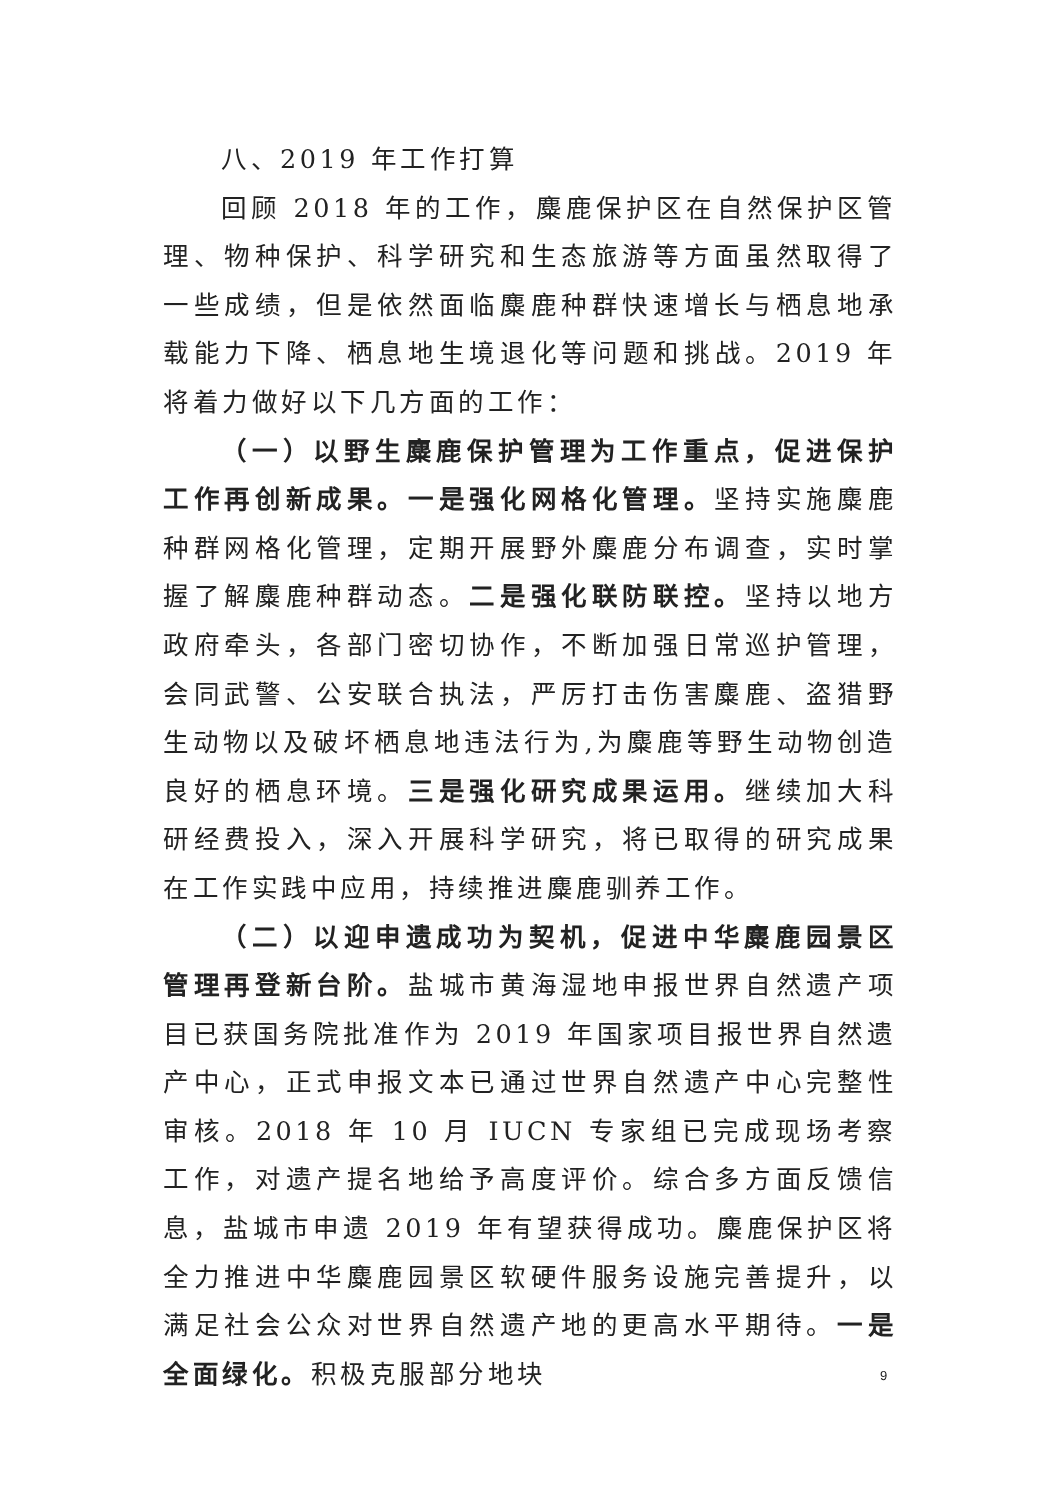八、2019 年工作打算
回顾 2018 年的工作，麋鹿保护区在自然保护区管理、物种保护、科学研究和生态旅游等方面虽然取得了一些成绩，但是依然面临麋鹿种群快速增长与栖息地承载能力下降、栖息地生境退化等问题和挑战。2019 年将着力做好以下几方面的工作：
（一）以野生麋鹿保护管理为工作重点，促进保护工作再创新成果。一是强化网格化管理。坚持实施麋鹿种群网格化管理，定期开展野外麋鹿分布调查，实时掌握了解麋鹿种群动态。二是强化联防联控。坚持以地方政府牵头，各部门密切协作，不断加强日常巡护管理，会同武警、公安联合执法，严厉打击伤害麋鹿、盗猎野生动物以及破坏栖息地违法行为,为麋鹿等野生动物创造良好的栖息环境。三是强化研究成果运用。继续加大科研经费投入，深入开展科学研究，将已取得的研究成果在工作实践中应用，持续推进麋鹿驯养工作。
（二）以迎申遗成功为契机，促进中华麋鹿园景区管理再登新台阶。盐城市黄海湿地申报世界自然遗产项目已获国务院批准作为 2019 年国家项目报世界自然遗产中心，正式申报文本已通过世界自然遗产中心完整性审核。2018 年 10 月 IUCN 专家组已完成现场考察工作，对遗产提名地给予高度评价。综合多方面反馈信息，盐城市申遗 2019 年有望获得成功。麋鹿保护区将全力推进中华麋鹿园景区软硬件服务设施完善提升，以满足社会公众对世界自然遗产地的更高水平期待。一是全面绿化。积极克服部分地块
9